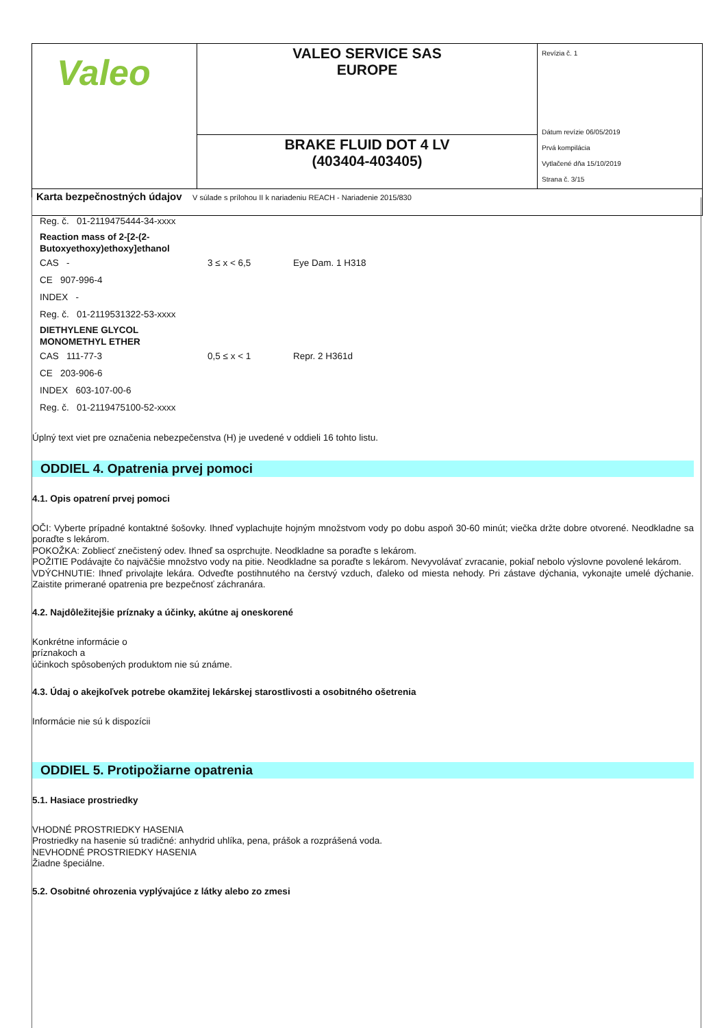| Valeo | VALEO SERVICE SAS EUROPE | Revízia č. 1 Dátum revízie 06/05/2019 Prvá kompilácia Vytlačené dňa 15/10/2019 Strana č. 3/15 |
| | BRAKE FLUID DOT 4 LV (403404-403405) | |
| Karta bezpečnostných údajov V súlade s prílohou II k nariadeniu REACH - Nariadenie 2015/830 | | |
Reg. č. 01-2119475444-34-xxxx
Reaction mass of 2-[2-(2-
Butoxyethoxy)ethoxy]ethanol
CAS - 3 ≤ x < 6,5 Eye Dam. 1 H318
CE 907-996-4
INDEX -
Reg. č. 01-2119531322-53-xxxx
DIETHYLENE GLYCOL
MONOMETHYL ETHER
CAS 111-77-3 0,5 ≤ x < 1 Repr. 2 H361d
CE 203-906-6
INDEX 603-107-00-6
Reg. č. 01-2119475100-52-xxxx
Úplný text viet pre označenia nebezpečenstva (H) je uvedené v oddieli 16 tohto listu.
ODDIEL 4. Opatrenia prvej pomoci
4.1. Opis opatrení prvej pomoci
OČI: Vyberte prípadné kontaktné šošovky. Ihneď vyplachujte hojným množstvom vody po dobu aspoň 30-60 minút; viečka držte dobre otvorené. Neodkladne sa poraďte s lekárom.
POKOŽKA: Zoblieсť znečistený odev. Ihneď sa osprchujte. Neodkladne sa poraďte s lekárom.
POŽITIE Podávajte čo najväčšie množstvo vody na pitie. Neodkladne sa poraďte s lekárom. Nevyvolávať zvracanie, pokiaľ nebolo výslovne povolené lekárom.
VDÝCHNUTIE: Ihneď privolajte lekára. Odveďte postihnutého na čerstvý vzduch, ďaleko od miesta nehody. Pri zástave dýchania, vykonajte umelé dýchanie. Zaistite primerané opatrenia pre bezpečnosť záchranára.
4.2. Najdôležitejšie príznaky a účinky, akútne aj oneskorené
Konkrétne informácie o
príznakoch a
účinkoch spôsobených produktom nie sú známe.
4.3. Údaj o akejkoľvek potrebe okamžitej lekárskej starostlivosti a osobitného ošetrenia
Informácie nie sú k dispozícii
ODDIEL 5. Protipožiarne opatrenia
5.1. Hasiace prostriedky
VHODNÉ PROSTRIEDKY HASENIA
Prostriedky na hasenie sú tradičné: anhydrid uhlíka, pena, prášok a rozprášená voda.
NEVHODNÉ PROSTRIEDKY HASENIA
Žiadne špeciálne.
5.2. Osobitné ohrozenia vyplývajúce z látky alebo zo zmesi